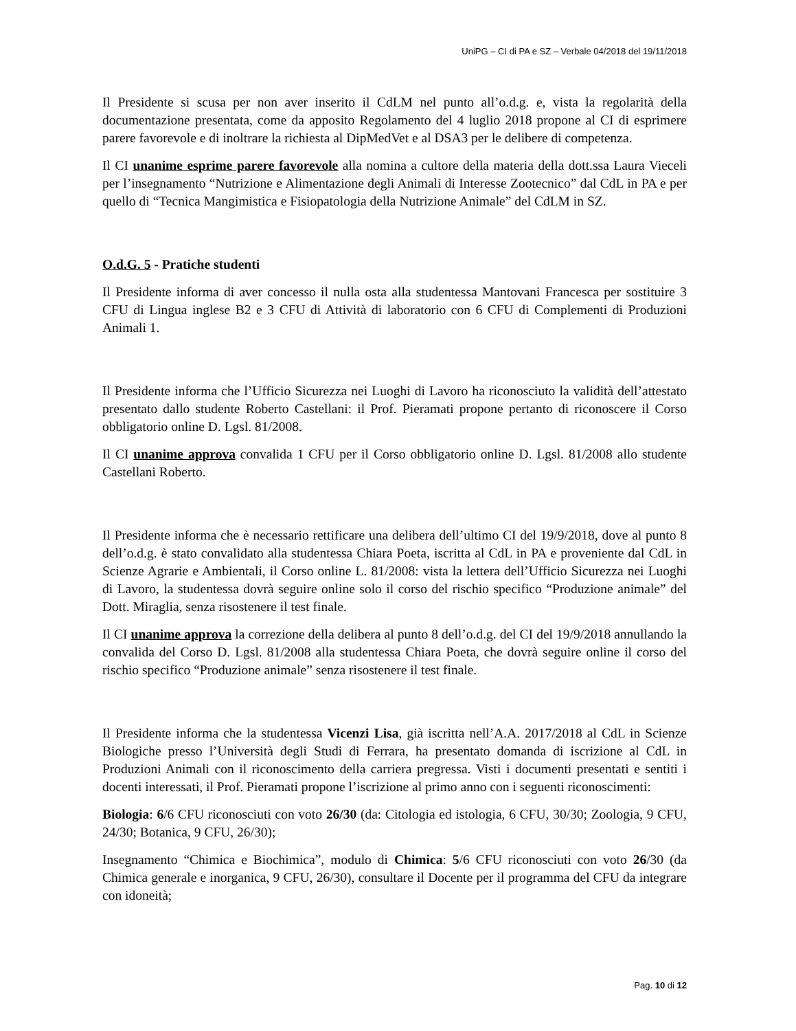UniPG – CI di PA e SZ – Verbale 04/2018 del 19/11/2018
Il Presidente si scusa per non aver inserito il CdLM nel punto all’o.d.g. e, vista la regolarità della documentazione presentata, come da apposito Regolamento del 4 luglio 2018 propone al CI di esprimere parere favorevole e di inoltrare la richiesta al DipMedVet e al DSA3 per le delibere di competenza.
Il CI unanime esprime parere favorevole alla nomina a cultore della materia della dott.ssa Laura Vieceli per l’insegnamento “Nutrizione e Alimentazione degli Animali di Interesse Zootecnico” dal CdL in PA e per quello di “Tecnica Mangimistica e Fisiopatologia della Nutrizione Animale” del CdLM in SZ.
O.d.G. 5 - Pratiche studenti
Il Presidente informa di aver concesso il nulla osta alla studentessa Mantovani Francesca per sostituire 3 CFU di Lingua inglese B2 e 3 CFU di Attività di laboratorio con 6 CFU di Complementi di Produzioni Animali 1.
Il Presidente informa che l’Ufficio Sicurezza nei Luoghi di Lavoro ha riconosciuto la validità dell’attestato presentato dallo studente Roberto Castellani: il Prof. Pieramati propone pertanto di riconoscere il Corso obbligatorio online D. Lgsl. 81/2008.
Il CI unanime approva convalida 1 CFU per il Corso obbligatorio online D. Lgsl. 81/2008 allo studente Castellani Roberto.
Il Presidente informa che è necessario rettificare una delibera dell’ultimo CI del 19/9/2018, dove al punto 8 dell’o.d.g. è stato convalidato alla studentessa Chiara Poeta, iscritta al CdL in PA e proveniente dal CdL in Scienze Agrarie e Ambientali, il Corso online L. 81/2008: vista la lettera dell’Ufficio Sicurezza nei Luoghi di Lavoro, la studentessa dovrà seguire online solo il corso del rischio specifico “Produzione animale” del Dott. Miraglia, senza risostenere il test finale.
Il CI unanime approva la correzione della delibera al punto 8 dell’o.d.g. del CI del 19/9/2018 annullando la convalida del Corso D. Lgsl. 81/2008 alla studentessa Chiara Poeta, che dovrà seguire online il corso del rischio specifico “Produzione animale” senza risostenere il test finale.
Il Presidente informa che la studentessa Vicenzi Lisa, già iscritta nell’A.A. 2017/2018 al CdL in Scienze Biologiche presso l’Università degli Studi di Ferrara, ha presentato domanda di iscrizione al CdL in Produzioni Animali con il riconoscimento della carriera pregressa. Visti i documenti presentati e sentiti i docenti interessati, il Prof. Pieramati propone l’iscrizione al primo anno con i seguenti riconoscimenti:
Biologia: 6/6 CFU riconosciuti con voto 26/30 (da: Citologia ed istologia, 6 CFU, 30/30; Zoologia, 9 CFU, 24/30; Botanica, 9 CFU, 26/30);
Insegnamento “Chimica e Biochimica”, modulo di Chimica: 5/6 CFU riconosciuti con voto 26/30 (da Chimica generale e inorganica, 9 CFU, 26/30), consultare il Docente per il programma del CFU da integrare con idoneità;
Pag. 10 di 12